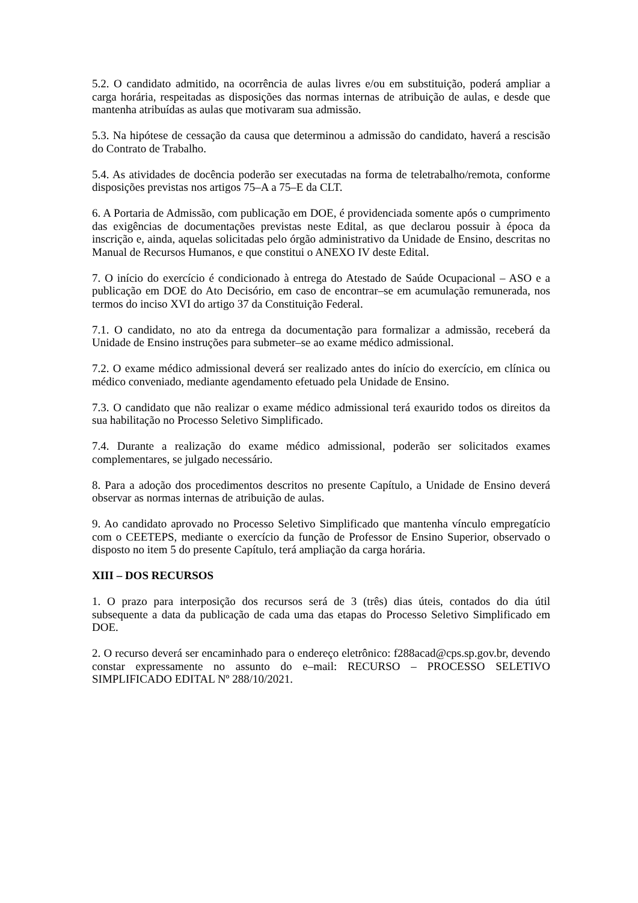5.2. O candidato admitido, na ocorrência de aulas livres e/ou em substituição, poderá ampliar a carga horária, respeitadas as disposições das normas internas de atribuição de aulas, e desde que mantenha atribuídas as aulas que motivaram sua admissão.
5.3. Na hipótese de cessação da causa que determinou a admissão do candidato, haverá a rescisão do Contrato de Trabalho.
5.4. As atividades de docência poderão ser executadas na forma de teletrabalho/remota, conforme disposições previstas nos artigos 75–A a 75–E da CLT.
6. A Portaria de Admissão, com publicação em DOE, é providenciada somente após o cumprimento das exigências de documentações previstas neste Edital, as que declarou possuir à época da inscrição e, ainda, aquelas solicitadas pelo órgão administrativo da Unidade de Ensino, descritas no Manual de Recursos Humanos, e que constitui o ANEXO IV deste Edital.
7. O início do exercício é condicionado à entrega do Atestado de Saúde Ocupacional – ASO e a publicação em DOE do Ato Decisório, em caso de encontrar–se em acumulação remunerada, nos termos do inciso XVI do artigo 37 da Constituição Federal.
7.1. O candidato, no ato da entrega da documentação para formalizar a admissão, receberá da Unidade de Ensino instruções para submeter–se ao exame médico admissional.
7.2. O exame médico admissional deverá ser realizado antes do início do exercício, em clínica ou médico conveniado, mediante agendamento efetuado pela Unidade de Ensino.
7.3. O candidato que não realizar o exame médico admissional terá exaurido todos os direitos da sua habilitação no Processo Seletivo Simplificado.
7.4. Durante a realização do exame médico admissional, poderão ser solicitados exames complementares, se julgado necessário.
8. Para a adoção dos procedimentos descritos no presente Capítulo, a Unidade de Ensino deverá observar as normas internas de atribuição de aulas.
9. Ao candidato aprovado no Processo Seletivo Simplificado que mantenha vínculo empregatício com o CEETEPS, mediante o exercício da função de Professor de Ensino Superior, observado o disposto no item 5 do presente Capítulo, terá ampliação da carga horária.
XIII – DOS RECURSOS
1. O prazo para interposição dos recursos será de 3 (três) dias úteis, contados do dia útil subsequente a data da publicação de cada uma das etapas do Processo Seletivo Simplificado em DOE.
2. O recurso deverá ser encaminhado para o endereço eletrônico: f288acad@cps.sp.gov.br, devendo constar expressamente no assunto do e–mail: RECURSO – PROCESSO SELETIVO SIMPLIFICADO EDITAL Nº 288/10/2021.